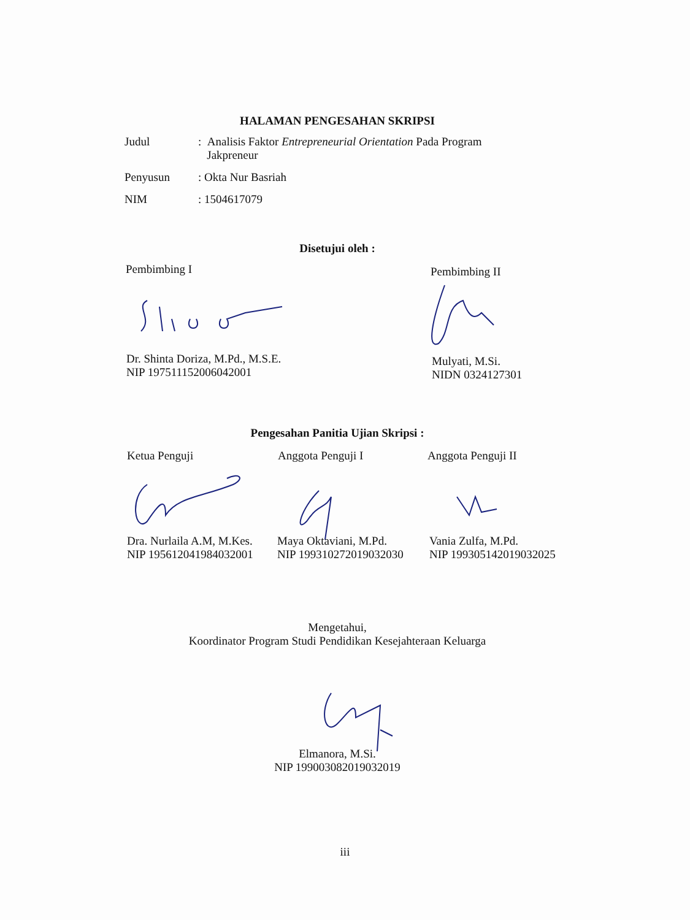HALAMAN PENGESAHAN SKRIPSI
Judul : Analisis Faktor Entrepreneurial Orientation Pada Program
Jakpreneur
Penyusun : Okta Nur Basriah
NIM : 1504617079
Disetujui oleh :
Pembimbing I Pembimbing II
Dr. Shinta Doriza, M.Pd., M.S.E.
NIP 197511152006042001
Mulyati, M.Si.
NIDN 0324127301
Pengesahan Panitia Ujian Skripsi :
Ketua Penguji Anggota Penguji I Anggota Penguji II
Dra. Nurlaila A.M, M.Kes.
NIP 195612041984032001
Maya Oktaviani, M.Pd.
NIP 199310272019032030
Vania Zulfa, M.Pd.
NIP 199305142019032025
Mengetahui,
Koordinator Program Studi Pendidikan Kesejahteraan Keluarga
Elmanora, M.Si.
NIP 199003082019032019
iii